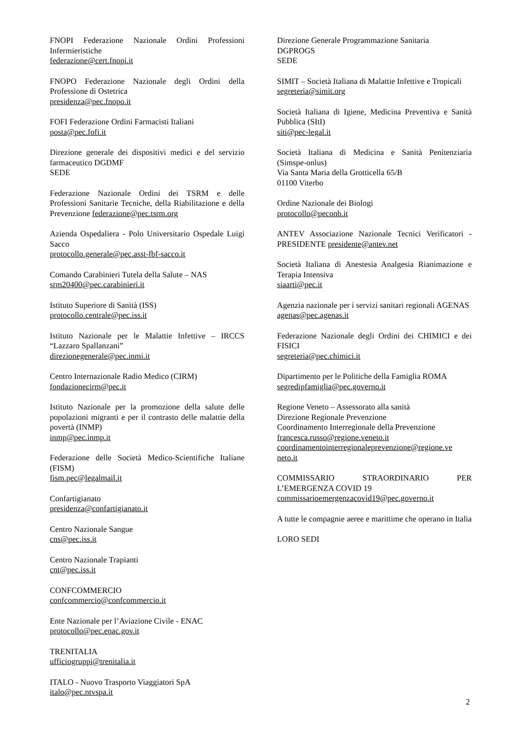FNOPI Federazione Nazionale Ordini Professioni Infermieristiche
federazione@cert.fnopi.it
FNOPO Federazione Nazionale degli Ordini della Professione di Ostetrica
presidenza@pec.fnopo.it
FOFI Federazione Ordini Farmacisti Italiani
posta@pec.fofi.it
Direzione generale dei dispositivi medici e del servizio farmaceutico DGDMF
SEDE
Federazione Nazionale Ordini dei TSRM e delle Professioni Sanitarie Tecniche, della Riabilitazione e della Prevenzione federazione@pec.tsrm.org
Azienda Ospedaliera - Polo Universitario Ospedale Luigi Sacco
protocollo.generale@pec.asst-fbf-sacco.it
Comando Carabinieri Tutela della Salute – NAS
srm20400@pec.carabinieri.it
Istituto Superiore di Sanità (ISS)
protocollo.centrale@pec.iss.it
Istituto Nazionale per le Malattie Infettive – IRCCS “Lazzaro Spallanzani”
direzionegenerale@pec.inmi.it
Centro Internazionale Radio Medico (CIRM)
fondazionecirm@pec.it
Istituto Nazionale per la promozione della salute delle popolazioni migranti e per il contrasto delle malattie della povertà (INMP)
inmp@pec.inmp.it
Federazione delle Società Medico-Scientifiche Italiane (FISM)
fism.pec@legalmail.it
Confartigianato
presidenza@confartigianato.it
Centro Nazionale Sangue
cns@pec.iss.it
Centro Nazionale Trapianti
cnt@pec.iss.it
CONFCOMMERCIO
confcommercio@confcommercio.it
Ente Nazionale per l’Aviazione Civile - ENAC
protocollo@pec.enac.gov.it
TRENITALIA
ufficiogruppi@trenitalia.it
ITALO - Nuovo Trasporto Viaggiatori SpA
italo@pec.ntvspa.it
Direzione Generale Programmazione Sanitaria
DGPROGS
SEDE
SIMIT – Società Italiana di Malattie Infettive e Tropicali
segreteria@simit.org
Società Italiana di Igiene, Medicina Preventiva e Sanità Pubblica (SItI)
siti@pec-legal.it
Società Italiana di Medicina e Sanità Penitenziaria (Simspe-onlus)
Via Santa Maria della Grotticella 65/B
01100 Viterbo
Ordine Nazionale dei Biologi
protocollo@peconb.it
ANTEV Associazione Nazionale Tecnici Verificatori - PRESIDENTE presidente@antev.net
Società Italiana di Anestesia Analgesia Rianimazione e Terapia Intensiva
siaarti@pec.it
Agenzia nazionale per i servizi sanitari regionali AGENAS
agenas@pec.agenas.it
Federazione Nazionale degli Ordini dei CHIMICI e dei FISICI
segreteria@pec.chimici.it
Dipartimento per le Politiche della Famiglia ROMA
segredipfamiglia@pec.governo.it
Regione Veneto – Assessorato alla sanità
Direzione Regionale Prevenzione
Coordinamento Interregionale della Prevenzione
francesca.russo@regione.veneto.it
coordinamentointerregionaleprevenzione@regione.ve
neto.it
COMMISSARIO STRAORDINARIO PER L’EMERGENZA COVID 19
commissarioemergenzacovid19@pec.governo.it
A tutte le compagnie aeree e marittime che operano in Italia
LORO SEDI
2